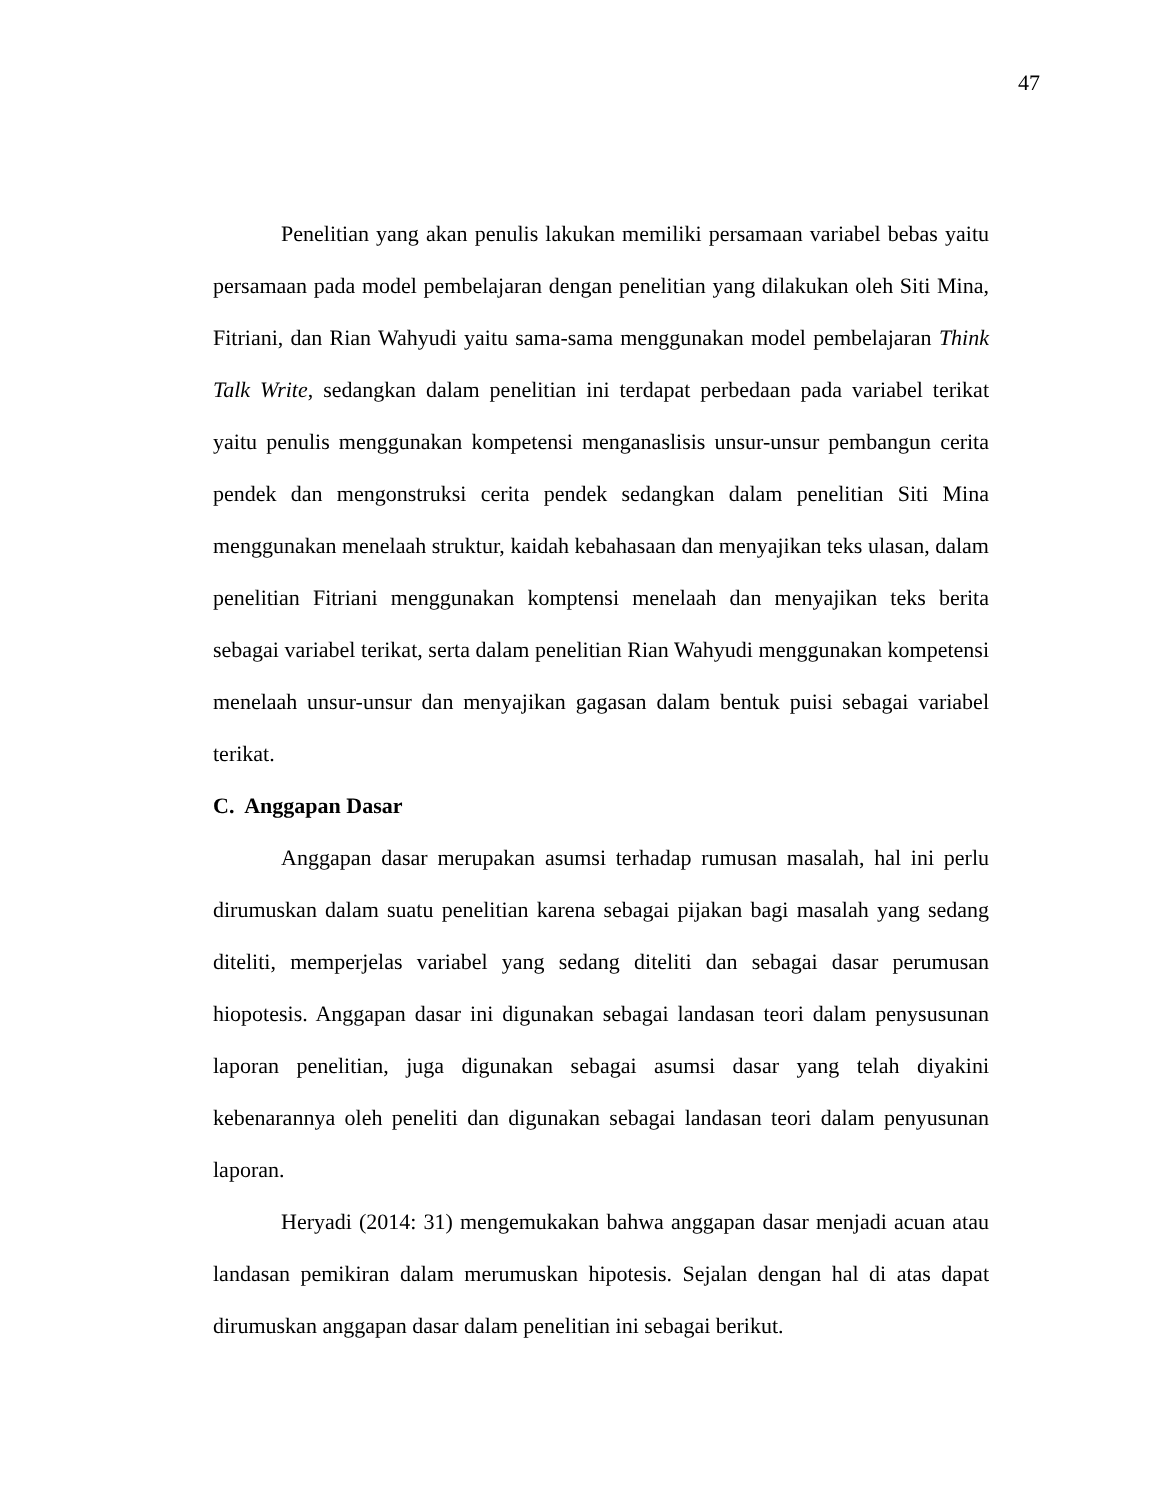47
Penelitian yang akan penulis lakukan memiliki persamaan variabel bebas yaitu persamaan pada model pembelajaran dengan penelitian yang dilakukan oleh Siti Mina, Fitriani, dan Rian Wahyudi yaitu sama-sama menggunakan model pembelajaran Think Talk Write, sedangkan dalam penelitian ini terdapat perbedaan pada variabel terikat yaitu penulis menggunakan kompetensi menganaslisis unsur-unsur pembangun cerita pendek dan mengonstruksi cerita pendek sedangkan dalam penelitian Siti Mina menggunakan menelaah struktur, kaidah kebahasaan dan menyajikan teks ulasan, dalam penelitian Fitriani menggunakan komptensi menelaah dan menyajikan teks berita sebagai variabel terikat, serta dalam penelitian Rian Wahyudi menggunakan kompetensi menelaah unsur-unsur dan menyajikan gagasan dalam bentuk puisi sebagai variabel terikat.
C. Anggapan Dasar
Anggapan dasar merupakan asumsi terhadap rumusan masalah, hal ini perlu dirumuskan dalam suatu penelitian karena sebagai pijakan bagi masalah yang sedang diteliti, memperjelas variabel yang sedang diteliti dan sebagai dasar perumusan hiopotesis. Anggapan dasar ini digunakan sebagai landasan teori dalam penysusunan laporan penelitian, juga digunakan sebagai asumsi dasar yang telah diyakini kebenarannya oleh peneliti dan digunakan sebagai landasan teori dalam penyusunan laporan.
Heryadi (2014: 31) mengemukakan bahwa anggapan dasar menjadi acuan atau landasan pemikiran dalam merumuskan hipotesis. Sejalan dengan hal di atas dapat dirumuskan anggapan dasar dalam penelitian ini sebagai berikut.